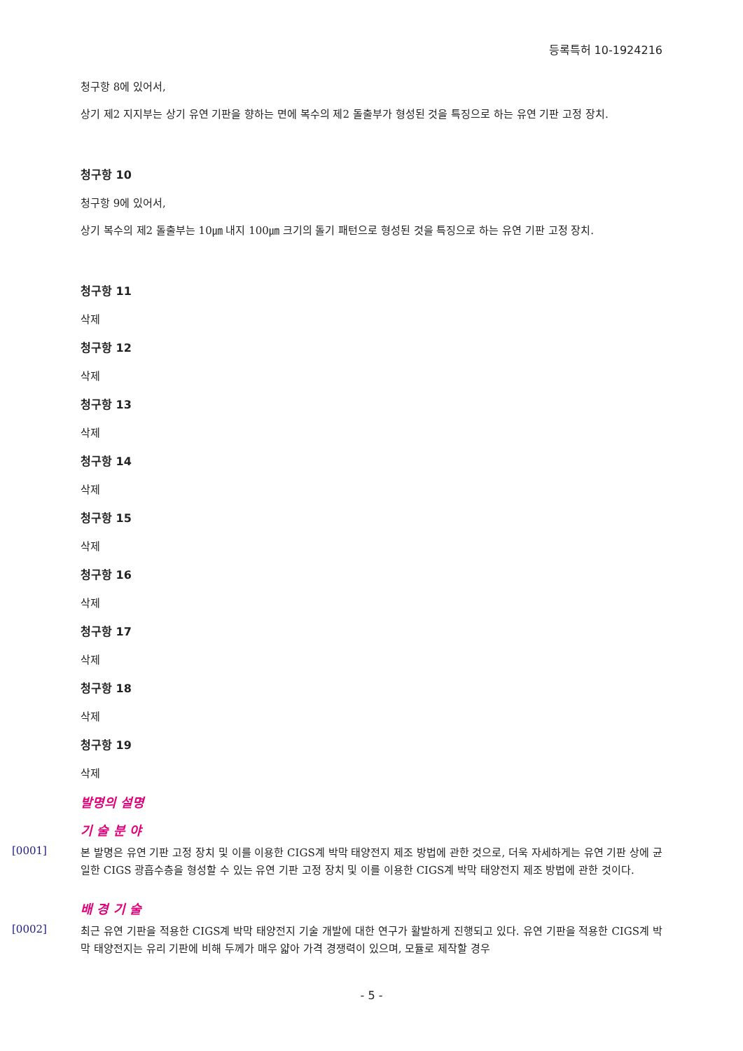등록특허 10-1924216
청구항 8에 있어서,
상기 제2 지지부는 상기 유연 기판을 향하는 면에 복수의 제2 돌출부가 형성된 것을 특징으로 하는 유연 기판 고정 장치.
청구항 10
청구항 9에 있어서,
상기 복수의 제2 돌출부는 10㎛ 내지 100㎛ 크기의 돌기 패턴으로 형성된 것을 특징으로 하는 유연 기판 고정 장치.
청구항 11
삭제
청구항 12
삭제
청구항 13
삭제
청구항 14
삭제
청구항 15
삭제
청구항 16
삭제
청구항 17
삭제
청구항 18
삭제
청구항 19
삭제
발명의 설명
기 술 분 야
[0001]
본 발명은 유연 기판 고정 장치 및 이를 이용한 CIGS계 박막 태양전지 제조 방법에 관한 것으로, 더욱 자세하게는 유연 기판 상에 균일한 CIGS 광흡수층을 형성할 수 있는 유연 기판 고정 장치 및 이를 이용한 CIGS계 박막 태양전지 제조 방법에 관한 것이다.
배 경 기 술
[0002]
최근 유연 기판을 적용한 CIGS계 박막 태양전지 기술 개발에 대한 연구가 활발하게 진행되고 있다. 유연 기판을 적용한 CIGS계 박막 태양전지는 유리 기판에 비해 두께가 매우 얇아 가격 경쟁력이 있으며, 모듈로 제작할 경우
- 5 -